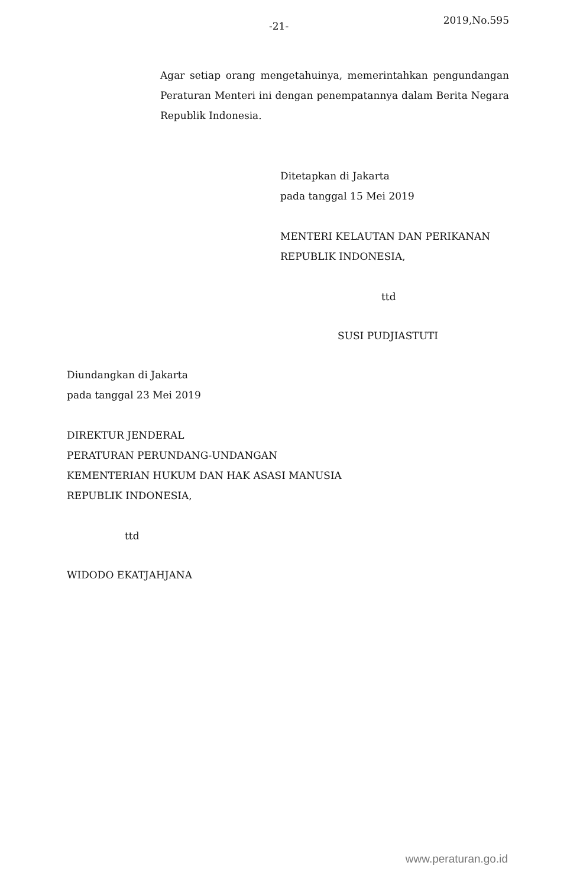-21- 2019,No.595
Agar setiap orang mengetahuinya, memerintahkan pengundangan Peraturan Menteri ini dengan penempatannya dalam Berita Negara Republik Indonesia.
Ditetapkan di Jakarta
pada tanggal 15 Mei 2019
MENTERI KELAUTAN DAN PERIKANAN
REPUBLIK INDONESIA,
ttd
SUSI PUDJIASTUTI
Diundangkan di Jakarta
pada tanggal 23 Mei 2019
DIREKTUR JENDERAL
PERATURAN PERUNDANG-UNDANGAN
KEMENTERIAN HUKUM DAN HAK ASASI MANUSIA
REPUBLIK INDONESIA,
ttd
WIDODO EKATJAHJANA
www.peraturan.go.id